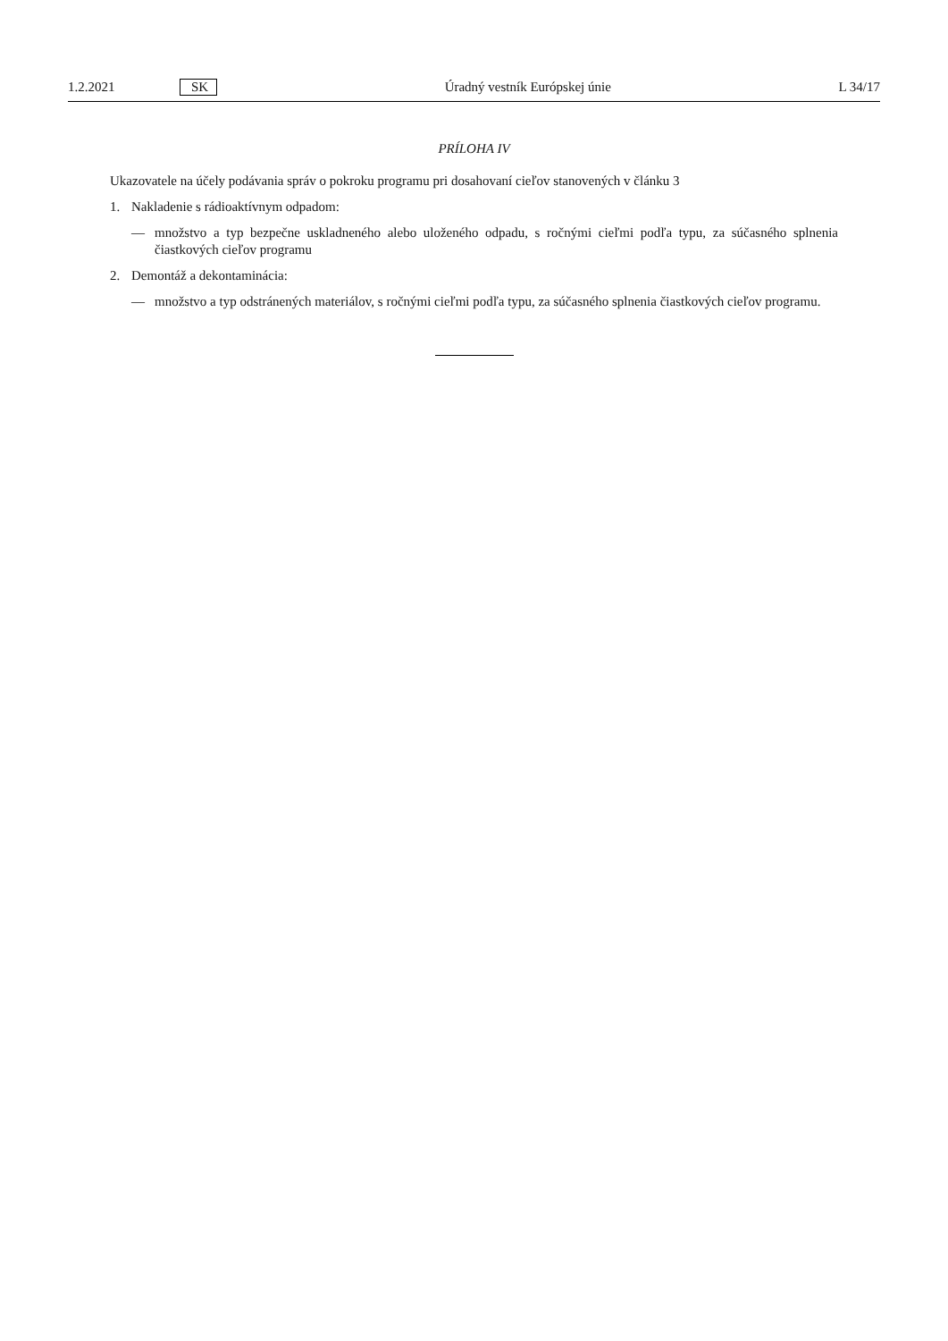1.2.2021 SK Úradný vestník Európskej únie L 34/17
PRÍLOHA IV
Ukazovatele na účely podávania správ o pokroku programu pri dosahovaní cieľov stanovených v článku 3
1. Nakladenie s rádioaktívnym odpadom:
— množstvo a typ bezpečne uskladneného alebo uloženého odpadu, s ročnými cieľmi podľa typu, za súčasného splnenia čiastkových cieľov programu
2. Demontáž a dekontaminácia:
— množstvo a typ odstránených materiálov, s ročnými cieľmi podľa typu, za súčasného splnenia čiastkových cieľov programu.